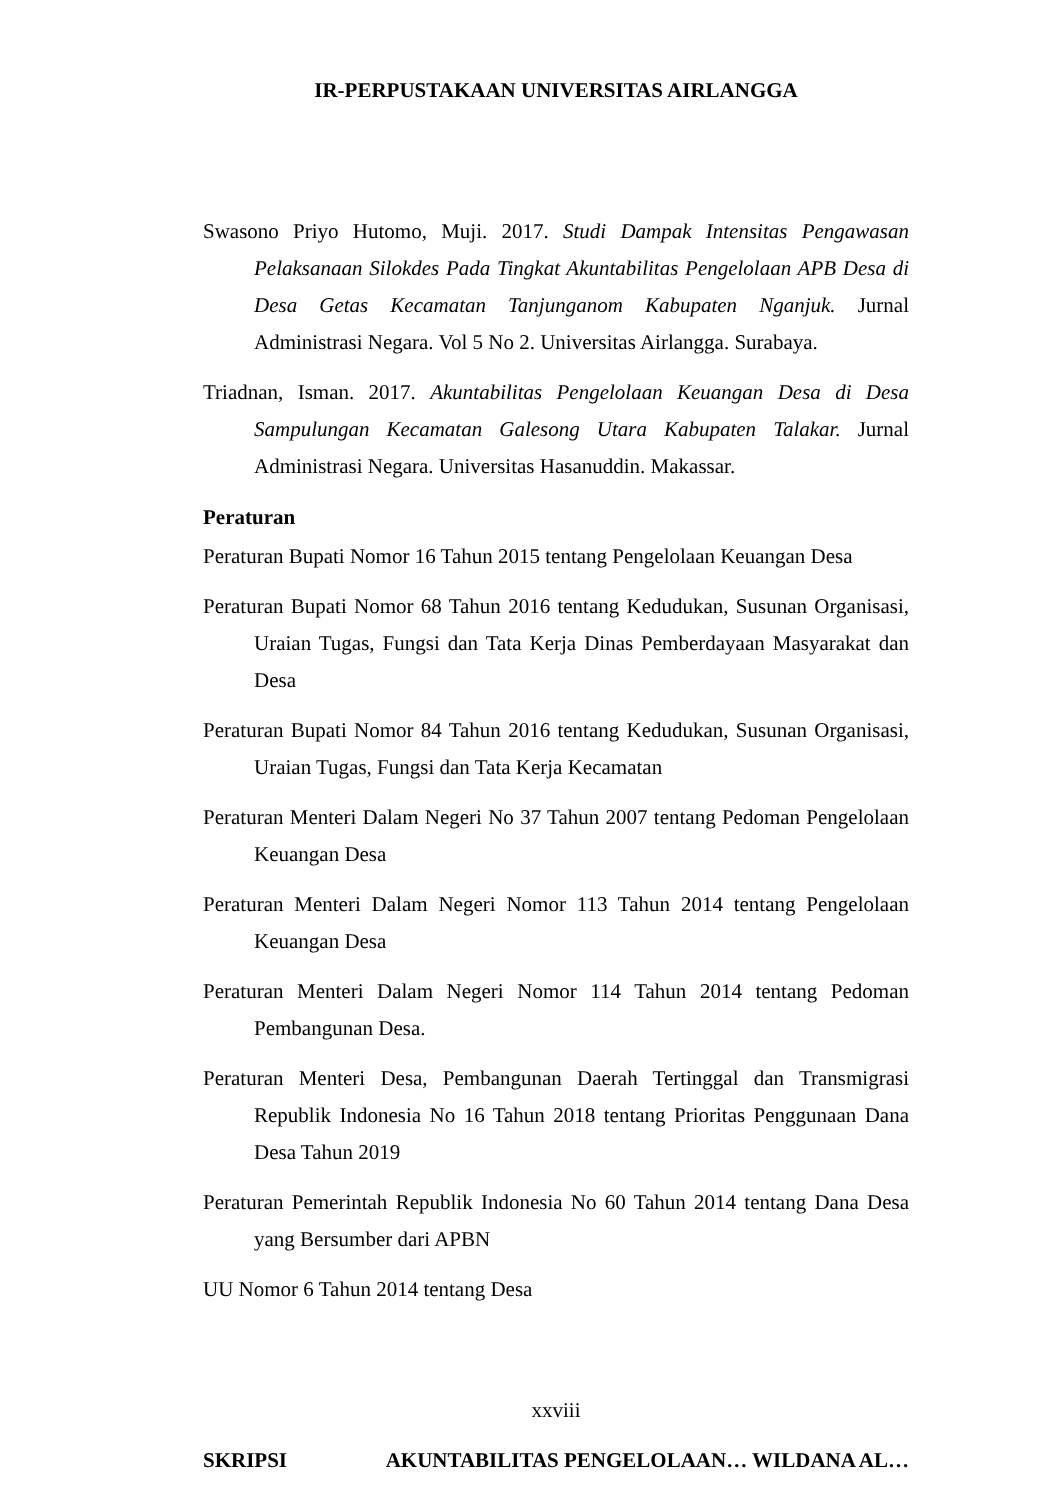IR-PERPUSTAKAAN UNIVERSITAS AIRLANGGA
Swasono Priyo Hutomo, Muji. 2017. Studi Dampak Intensitas Pengawasan Pelaksanaan Silokdes Pada Tingkat Akuntabilitas Pengelolaan APB Desa di Desa Getas Kecamatan Tanjunganom Kabupaten Nganjuk. Jurnal Administrasi Negara. Vol 5 No 2. Universitas Airlangga. Surabaya.
Triadnan, Isman. 2017. Akuntabilitas Pengelolaan Keuangan Desa di Desa Sampulungan Kecamatan Galesong Utara Kabupaten Talakar. Jurnal Administrasi Negara. Universitas Hasanuddin. Makassar.
Peraturan
Peraturan Bupati Nomor 16 Tahun 2015 tentang Pengelolaan Keuangan Desa
Peraturan Bupati Nomor 68 Tahun 2016 tentang Kedudukan, Susunan Organisasi, Uraian Tugas, Fungsi dan Tata Kerja Dinas Pemberdayaan Masyarakat dan Desa
Peraturan Bupati Nomor 84 Tahun 2016 tentang Kedudukan, Susunan Organisasi, Uraian Tugas, Fungsi dan Tata Kerja Kecamatan
Peraturan Menteri Dalam Negeri No 37 Tahun 2007 tentang Pedoman Pengelolaan Keuangan Desa
Peraturan Menteri Dalam Negeri Nomor 113 Tahun 2014 tentang Pengelolaan Keuangan Desa
Peraturan Menteri Dalam Negeri Nomor 114 Tahun 2014 tentang Pedoman Pembangunan Desa.
Peraturan Menteri Desa, Pembangunan Daerah Tertinggal dan Transmigrasi Republik Indonesia No 16 Tahun 2018 tentang Prioritas Penggunaan Dana Desa Tahun 2019
Peraturan Pemerintah Republik Indonesia No 60 Tahun 2014 tentang Dana Desa yang Bersumber dari APBN
UU Nomor 6 Tahun 2014 tentang Desa
xxviii
SKRIPSI AKUNTABILITAS PENGELOLAAN… WILDANA AL…